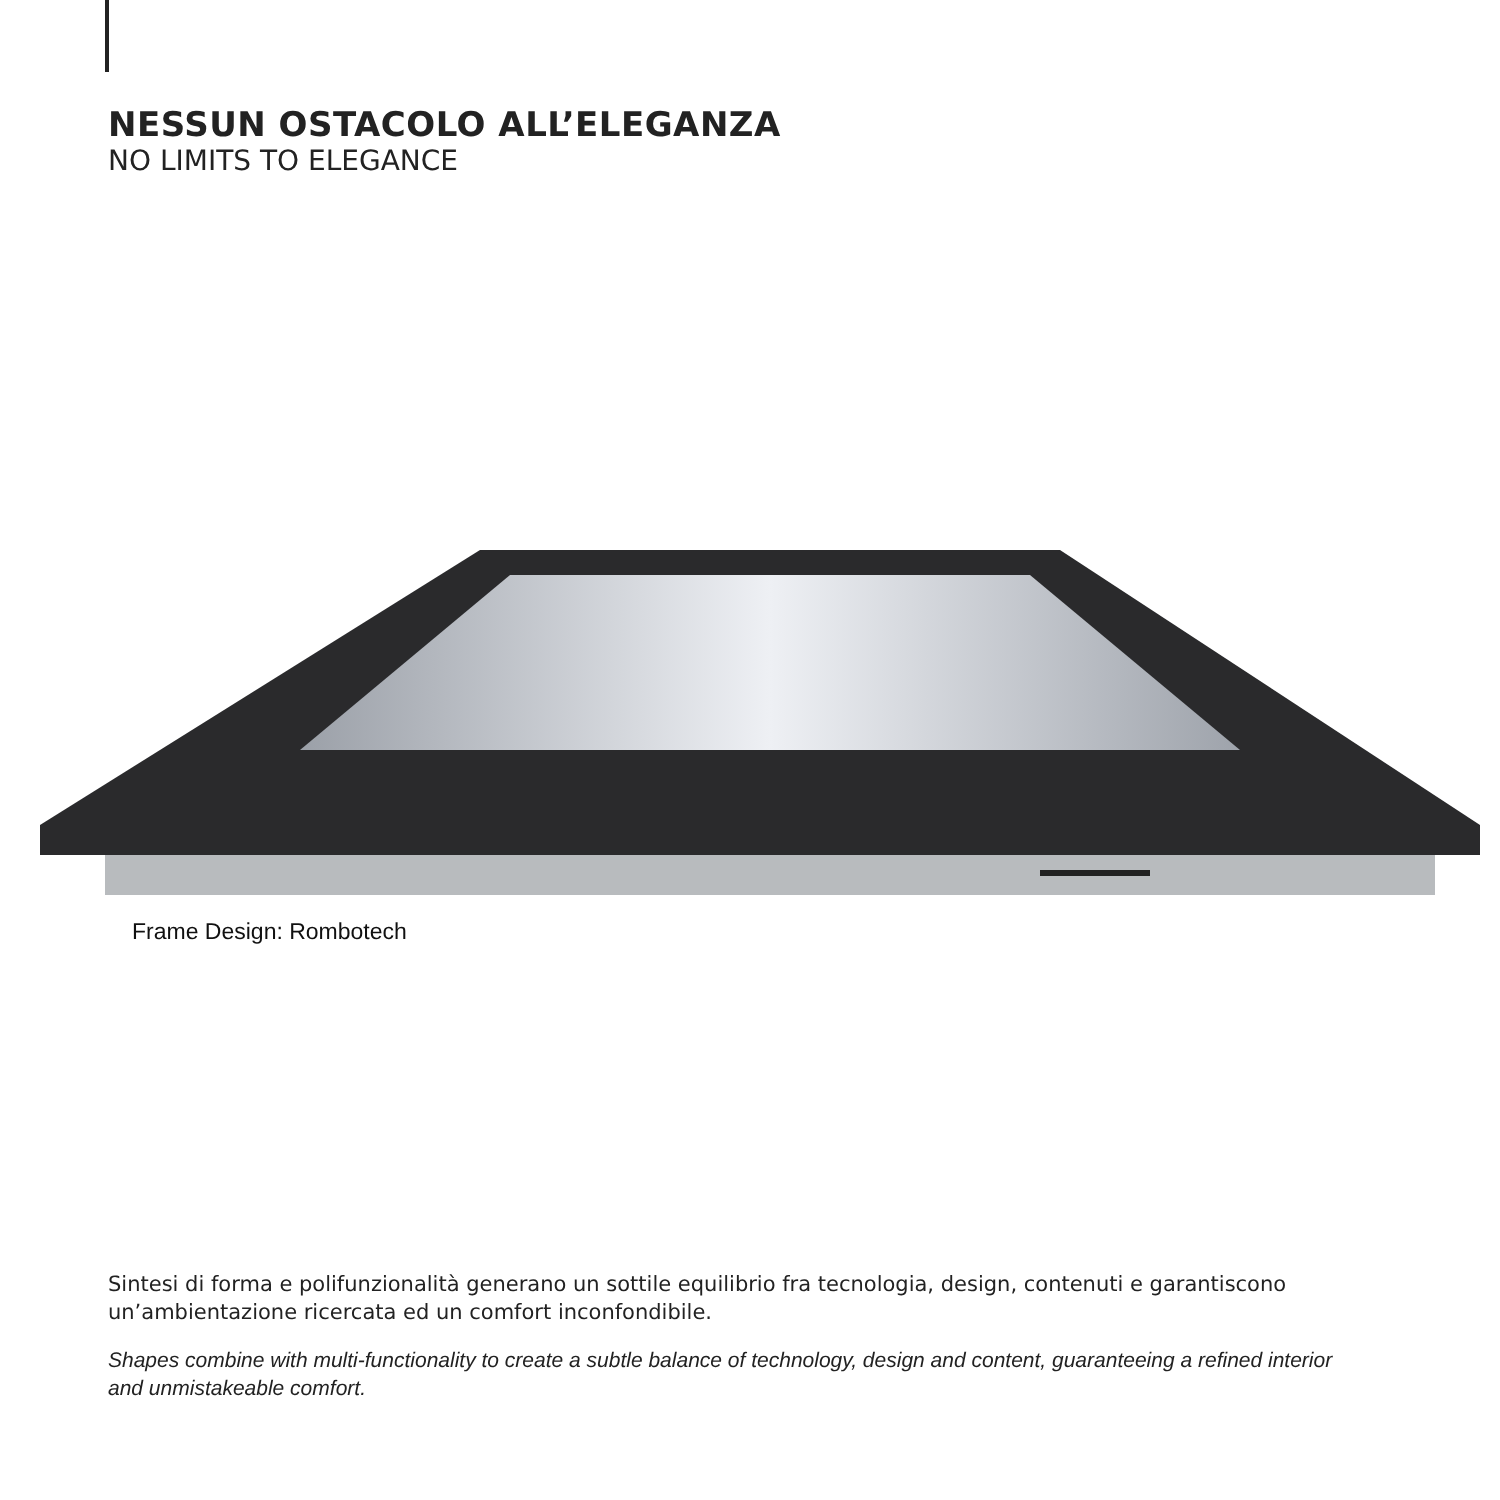NESSUN OSTACOLO ALL’ELEGANZA
NO LIMITS TO ELEGANCE
Frame Design: Rombotech
Sintesi di forma e polifunzionalità generano un sottile equilibrio fra tecnologia, design, contenuti e garantiscono un’ambientazione ricercata ed un comfort inconfondibile.
Shapes combine with multi-functionality to create a subtle balance of technology, design and content, guaranteeing a refined interior and unmistakeable comfort.